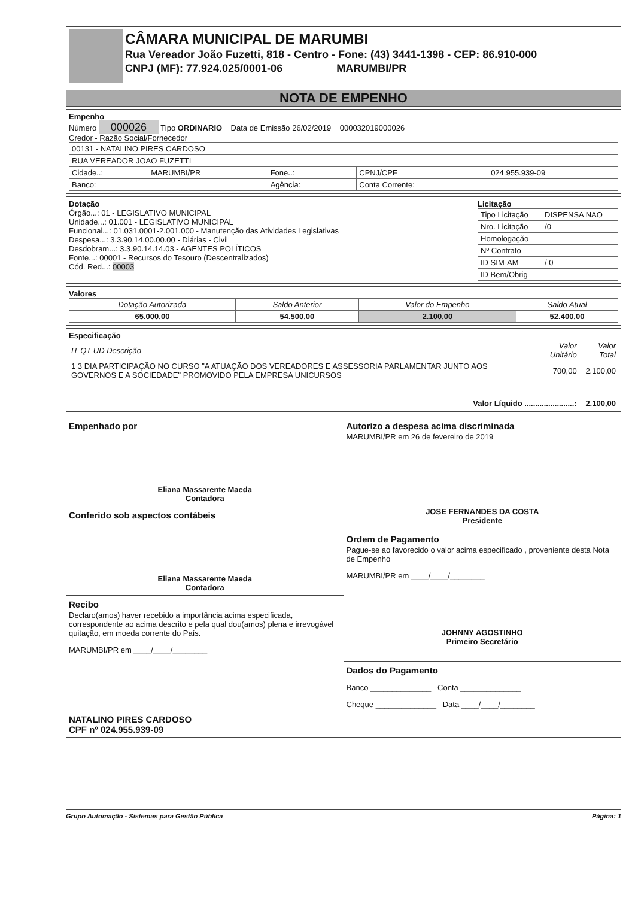CÂMARA MUNICIPAL DE MARUMBI
Rua Vereador João Fuzetti, 818 - Centro - Fone: (43) 3441-1398 - CEP: 86.910-000
CNPJ (MF): 77.924.025/0001-06 MARUMBI/PR
NOTA DE EMPENHO
Empenho
Número 000026 Tipo ORDINARIO Data de Emissão 26/02/2019 000032019000026
Credor - Razão Social/Fornecedor
| 00131 - NATALINO PIRES CARDOSO | | | | | |
| RUA VEREADOR JOAO FUZETTI | | | | | |
| Cidade..: | MARUMBI/PR | Fone..: | | CPNJ/CPF | 024.955.939-09 |
| Banco: | | Agência: | | Conta Corrente: | |
Dotação
Órgão...: 01 - LEGISLATIVO MUNICIPAL
Unidade...: 01.001 - LEGISLATIVO MUNICIPAL
Funcional...: 01.031.0001-2.001.000 - Manutenção das Atividades Legislativas
Despesa...: 3.3.90.14.00.00.00 - Diárias - Civil
Desdobram...: 3.3.90.14.14.03 - AGENTES POLÍTICOS
Fonte...: 00001 - Recursos do Tesouro (Descentralizados)
Cód. Red...: 00003
Licitação
| Tipo Licitação | DISPENSA NAO |
| Nro. Licitação | /0 |
| Homologação | |
| Nº Contrato | |
| ID SIM-AM | / 0 |
| ID Bem/Obrig | |
Valores
| Dotação Autorizada | Saldo Anterior | Valor do Empenho | Saldo Atual |
| --- | --- | --- | --- |
| 65.000,00 | 54.500,00 | 2.100,00 | 52.400,00 |
Especificação
| IT QT UD Descrição | Valor Unitário | Valor Total |
| --- | --- | --- |
| 1 3 DIA PARTICIPAÇÃO NO CURSO "A ATUAÇÃO DOS VEREADORES E ASSESSORIA PARLAMENTAR JUNTO AOS GOVERNOS E A SOCIEDADE" PROMOVIDO PELA EMPRESA UNICURSOS | 700,00 | 2.100,00 |
| Valor Líquido .......................: | | 2.100,00 |
Empenhado por
Eliana Massarente Maeda
Contadora
Conferido sob aspectos contábeis
Eliana Massarente Maeda
Contadora
Recibo
Declaro(amos) haver recebido a importância acima especificada, correspondente ao acima descrito e pela qual dou(amos) plena e irrevogável quitação, em moeda corrente do País.
MARUMBI/PR em ____/____/________
NATALINO PIRES CARDOSO
CPF nº 024.955.939-09
Autorizo a despesa acima discriminada
MARUMBI/PR em 26 de fevereiro de 2019
JOSE FERNANDES DA COSTA
Presidente
Ordem de Pagamento
Pague-se ao favorecido o valor acima especificado , proveniente desta Nota de Empenho
MARUMBI/PR em ____/____/________
JOHNNY AGOSTINHO
Primeiro Secretário
Dados do Pagamento
Banco ______________ Conta ______________
Cheque ______________ Data ____/____/________
Grupo Automação - Sistemas para Gestão Pública Página: 1